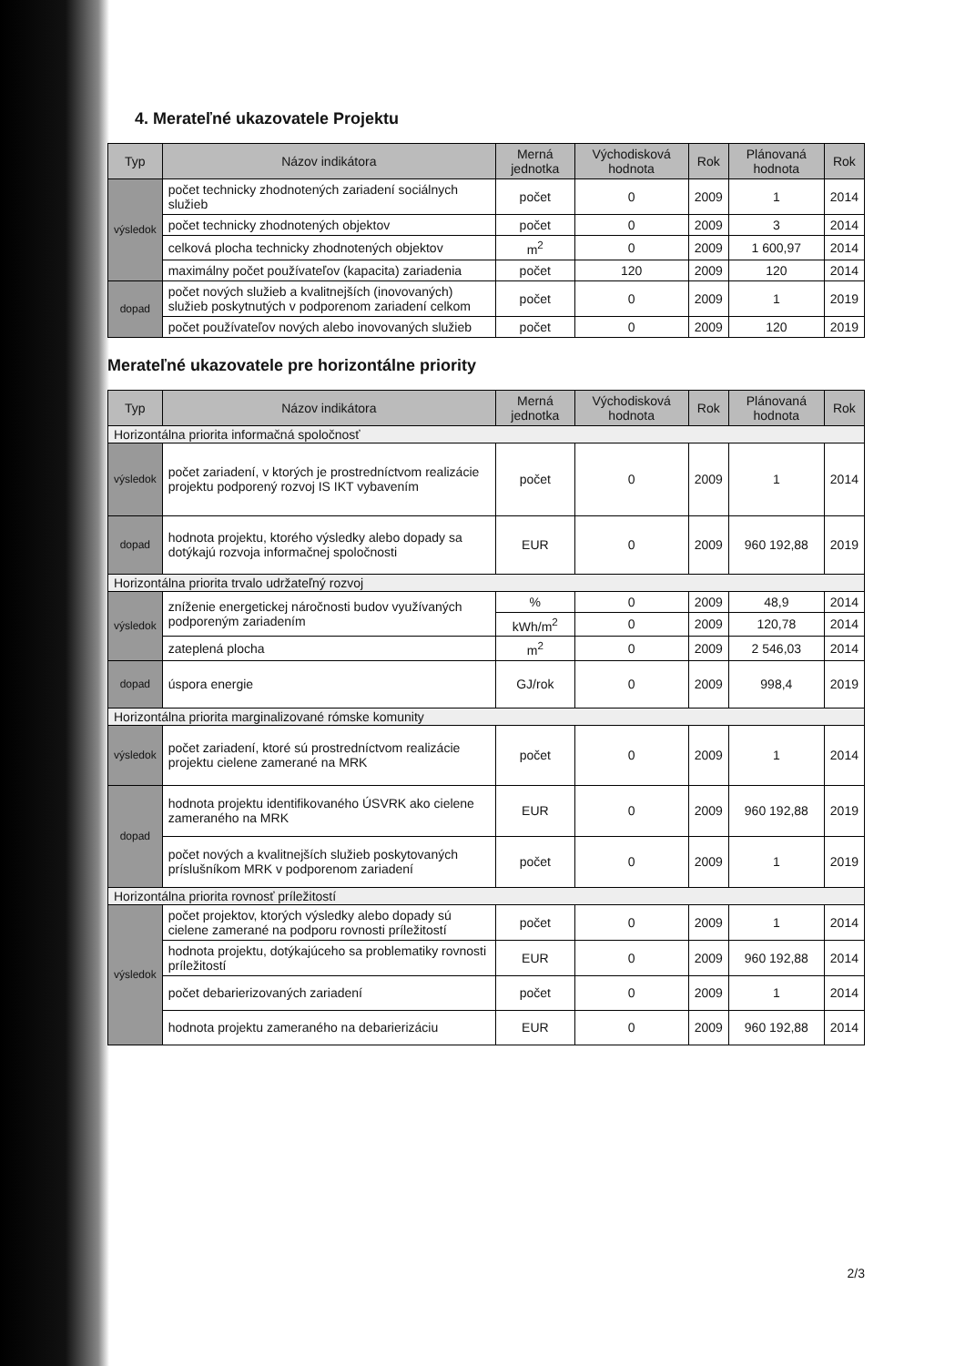4. Merateľné ukazovatele Projektu
| Typ | Názov indikátora | Merná jednotka | Východisková hodnota | Rok | Plánovaná hodnota | Rok |
| --- | --- | --- | --- | --- | --- | --- |
| výsledok | počet technicky zhodnotených zariadení sociálnych služieb | počet | 0 | 2009 | 1 | 2014 |
| | počet technicky zhodnotených objektov | počet | 0 | 2009 | 3 | 2014 |
| | celková plocha technicky zhodnotených objektov | m<sup>2</sup> | 0 | 2009 | 1 600,97 | 2014 |
| | maximálny počet používateľov (kapacita) zariadenia | počet | 120 | 2009 | 120 | 2014 |
| dopad | počet nových služieb a kvalitnejších (inovovaných) služieb poskytnutých v podporenom zariadení celkom | počet | 0 | 2009 | 1 | 2019 |
| | počet používateľov nových alebo inovovaných služieb | počet | 0 | 2009 | 120 | 2019 |
Merateľné ukazovatele pre horizontálne priority
| Typ | Názov indikátora | Merná jednotka | Východisková hodnota | Rok | Plánovaná hodnota | Rok |
| --- | --- | --- | --- | --- | --- | --- |
| Horizontálna priorita informačná spoločnosť | | | | | | |
| výsledok | počet zariadení, v ktorých je prostredníctvom realizácie projektu podporený rozvoj IS IKT vybavením | počet | 0 | 2009 | 1 | 2014 |
| dopad | hodnota projektu, ktorého výsledky alebo dopady sa dotýkajú rozvoja informačnej spoločnosti | EUR | 0 | 2009 | 960 192,88 | 2019 |
| Horizontálna priorita trvalo udržateľný rozvoj | | | | | | |
| výsledok | zníženie energetickej náročnosti budov využívaných podporeným zariadením | % | 0 | 2009 | 48,9 | 2014 |
| | | kWh/m<sup>2</sup> | 0 | 2009 | 120,78 | 2014 |
| | zateplená plocha | m<sup>2</sup> | 0 | 2009 | 2 546,03 | 2014 |
| dopad | úspora energie | GJ/rok | 0 | 2009 | 998,4 | 2019 |
| Horizontálna priorita marginalizované rómske komunity | | | | | | |
| výsledok | počet zariadení, ktoré sú prostredníctvom realizácie projektu cielene zamerané na MRK | počet | 0 | 2009 | 1 | 2014 |
| dopad | hodnota projektu identifikovaného ÚSVRK ako cielene zameraného na MRK | EUR | 0 | 2009 | 960 192,88 | 2019 |
| | počet nových a kvalitnejších služieb poskytovaných príslušníkom MRK v podporenom zariadení | počet | 0 | 2009 | 1 | 2019 |
| Horizontálna priorita rovnosť príležitostí | | | | | | |
| výsledok | počet projektov, ktorých výsledky alebo dopady sú cielene zamerané na podporu rovnosti príležitostí | počet | 0 | 2009 | 1 | 2014 |
| | hodnota projektu, dotýkajúceho sa problematiky rovnosti príležitostí | EUR | 0 | 2009 | 960 192,88 | 2014 |
| | počet debarierizovaných zariadení | počet | 0 | 2009 | 1 | 2014 |
| | hodnota projektu zameraného na debarierizáciu | EUR | 0 | 2009 | 960 192,88 | 2014 |
2/3